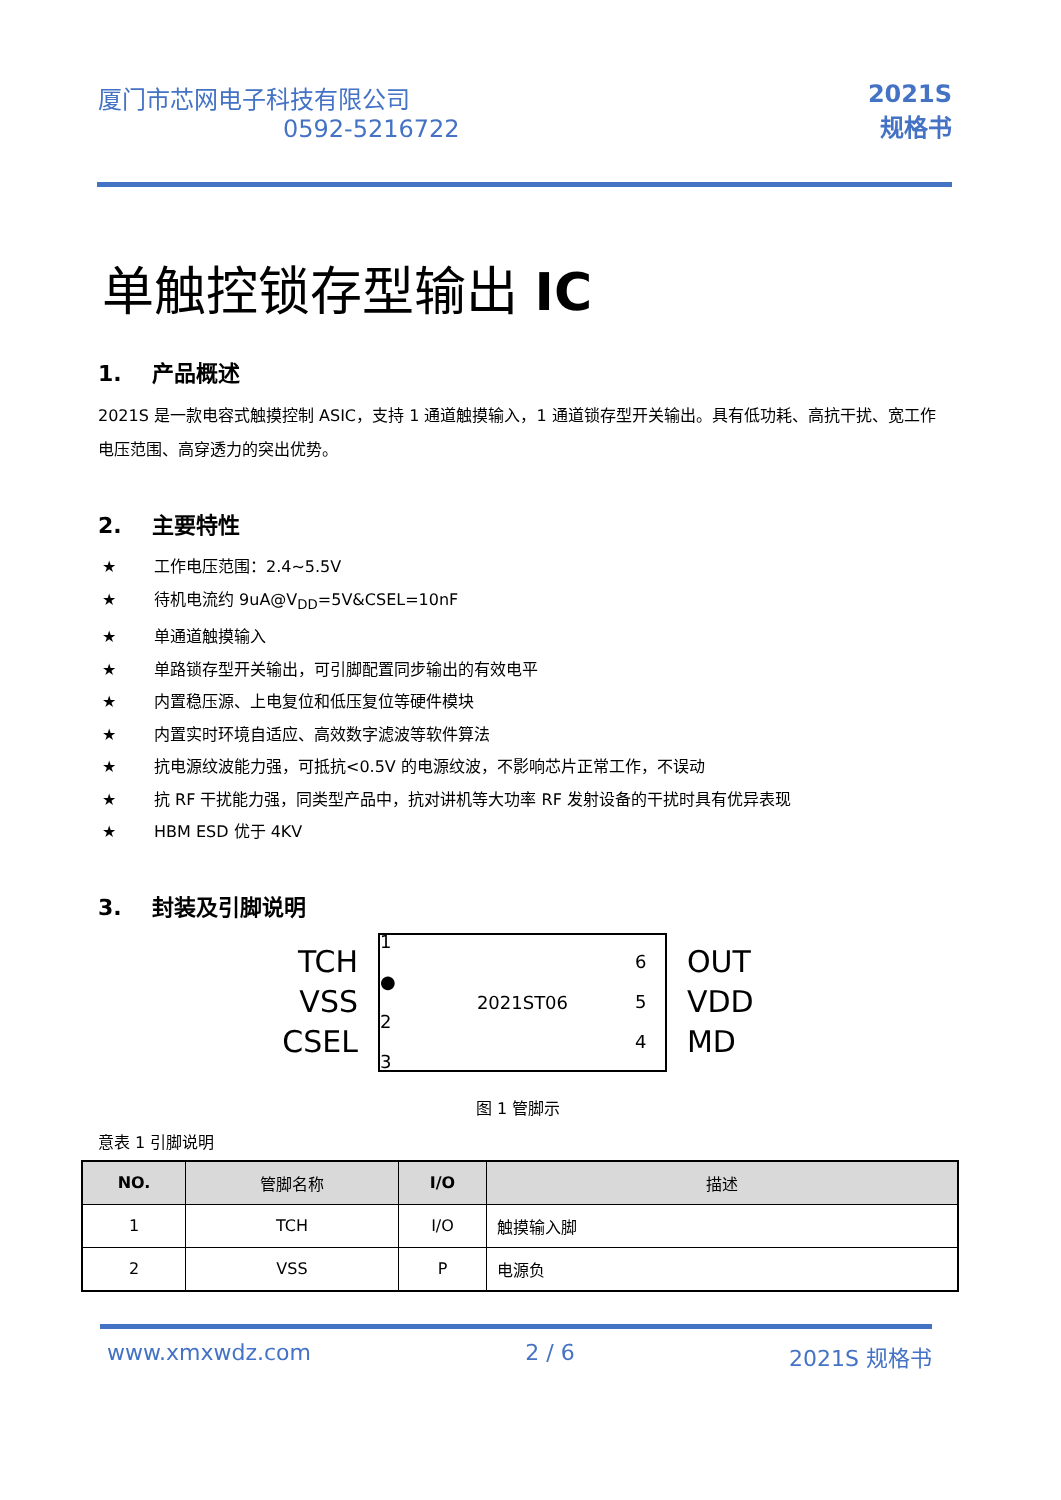厦门市芯网电子科技有限公司
0592-5216722
2021S
规格书
单触控锁存型输出 IC
1. 产品概述
2021S 是一款电容式触摸控制 ASIC，支持 1 通道触摸输入，1 通道锁存型开关输出。具有低功耗、高抗干扰、宽工作电压范围、高穿透力的突出优势。
2. 主要特性
★ 工作电压范围：2.4~5.5V
★ 待机电流约 9uA@V<sub>DD</sub>=5V&CSEL=10nF
★ 单通道触摸输入
★ 单路锁存型开关输出，可引脚配置同步输出的有效电平
★ 内置稳压源、上电复位和低压复位等硬件模块
★ 内置实时环境自适应、高效数字滤波等软件算法
★ 抗电源纹波能力强，可抵抗<0.5V 的电源纹波，不影响芯片正常工作，不误动
★ 抗 RF 干扰能力强，同类型产品中，抗对讲机等大功率 RF 发射设备的干扰时具有优异表现
★ HBM ESD 优于 4KV
3. 封装及引脚说明
TCH
VSS
CSEL
1 ●
2
3
2021ST06
6
5
4
OUT
VDD
MD
图 1 管脚示
意表 1 引脚说明
| NO. | 管脚名称 | I/O | 描述 |
| --- | --- | --- | --- |
| 1 | TCH | I/O | 触摸输入脚 |
| 2 | VSS | P | 电源负 |
www.xmxwdz.com 2 / 6 2021S 规格书